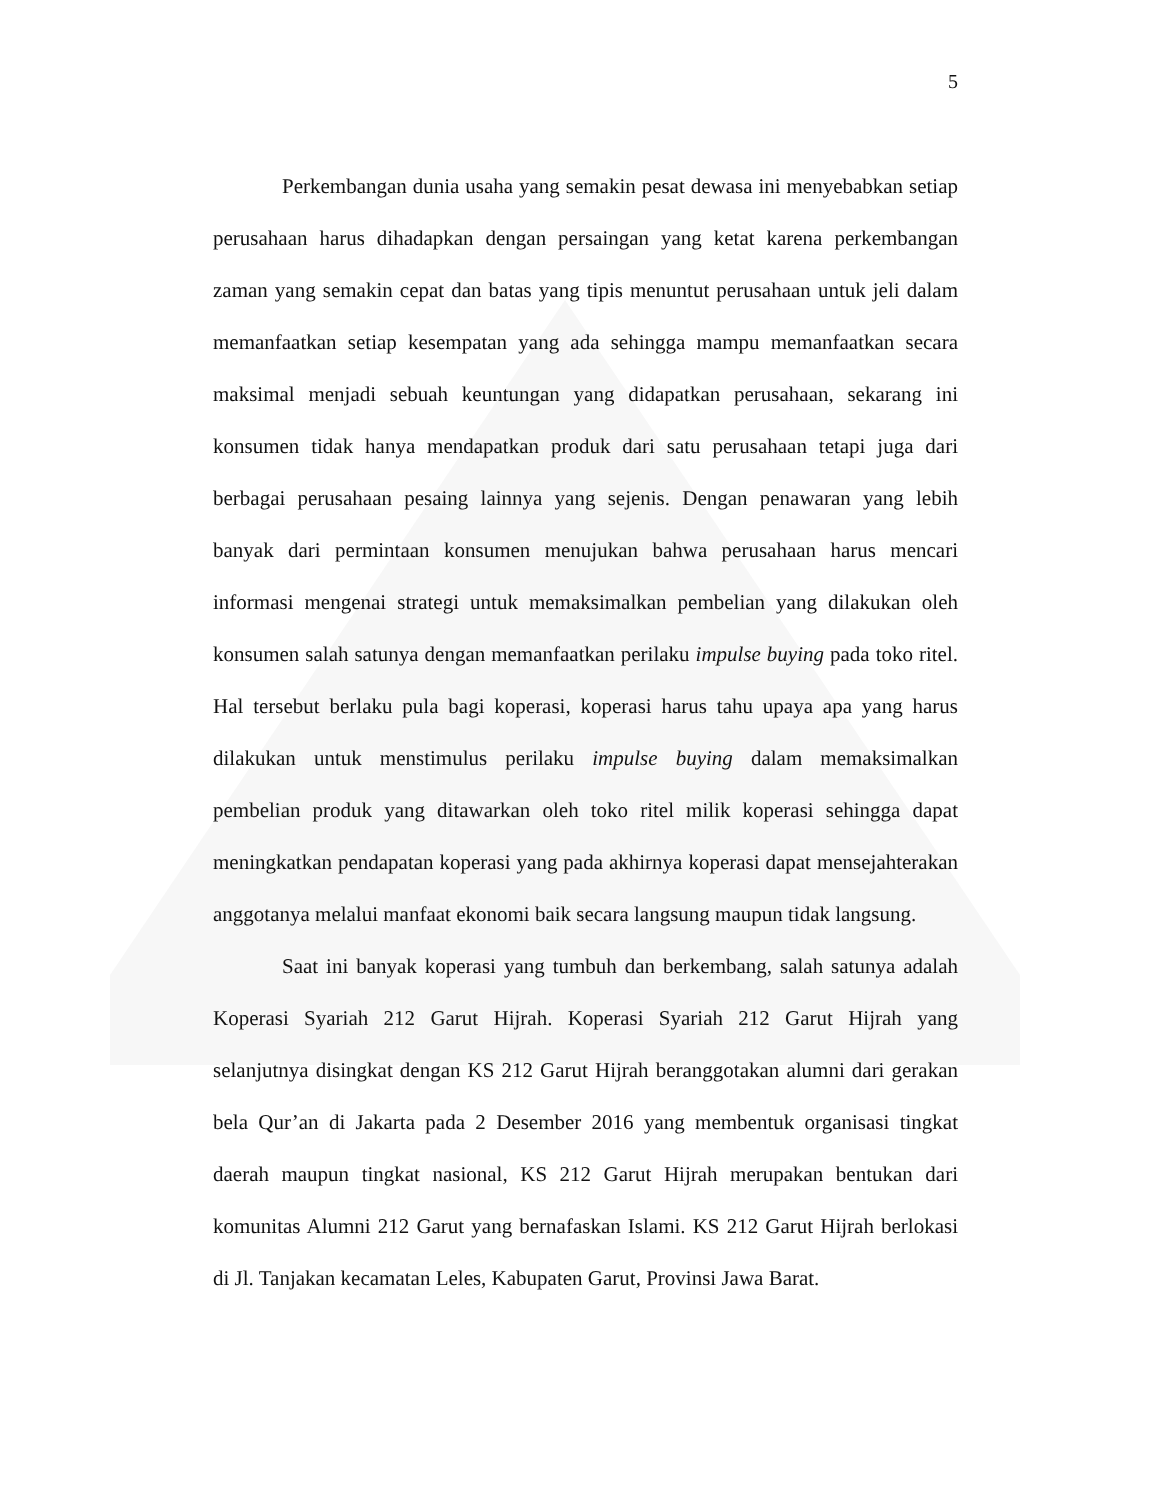5
Perkembangan dunia usaha yang semakin pesat dewasa ini menyebabkan setiap perusahaan harus dihadapkan dengan persaingan yang ketat karena perkembangan zaman yang semakin cepat dan batas yang tipis menuntut perusahaan untuk jeli dalam memanfaatkan setiap kesempatan yang ada sehingga mampu memanfaatkan secara maksimal menjadi sebuah keuntungan yang didapatkan perusahaan, sekarang ini konsumen tidak hanya mendapatkan produk dari satu perusahaan tetapi juga dari berbagai perusahaan pesaing lainnya yang sejenis. Dengan penawaran yang lebih banyak dari permintaan konsumen menujukan bahwa perusahaan harus mencari informasi mengenai strategi untuk memaksimalkan pembelian yang dilakukan oleh konsumen salah satunya dengan memanfaatkan perilaku impulse buying pada toko ritel. Hal tersebut berlaku pula bagi koperasi, koperasi harus tahu upaya apa yang harus dilakukan untuk menstimulus perilaku impulse buying dalam memaksimalkan pembelian produk yang ditawarkan oleh toko ritel milik koperasi sehingga dapat meningkatkan pendapatan koperasi yang pada akhirnya koperasi dapat mensejahterakan anggotanya melalui manfaat ekonomi baik secara langsung maupun tidak langsung.
Saat ini banyak koperasi yang tumbuh dan berkembang, salah satunya adalah Koperasi Syariah 212 Garut Hijrah. Koperasi Syariah 212 Garut Hijrah yang selanjutnya disingkat dengan KS 212 Garut Hijrah beranggotakan alumni dari gerakan bela Qur’an di Jakarta pada 2 Desember 2016 yang membentuk organisasi tingkat daerah maupun tingkat nasional, KS 212 Garut Hijrah merupakan bentukan dari komunitas Alumni 212 Garut yang bernafaskan Islami. KS 212 Garut Hijrah berlokasi di Jl. Tanjakan kecamatan Leles, Kabupaten Garut, Provinsi Jawa Barat.